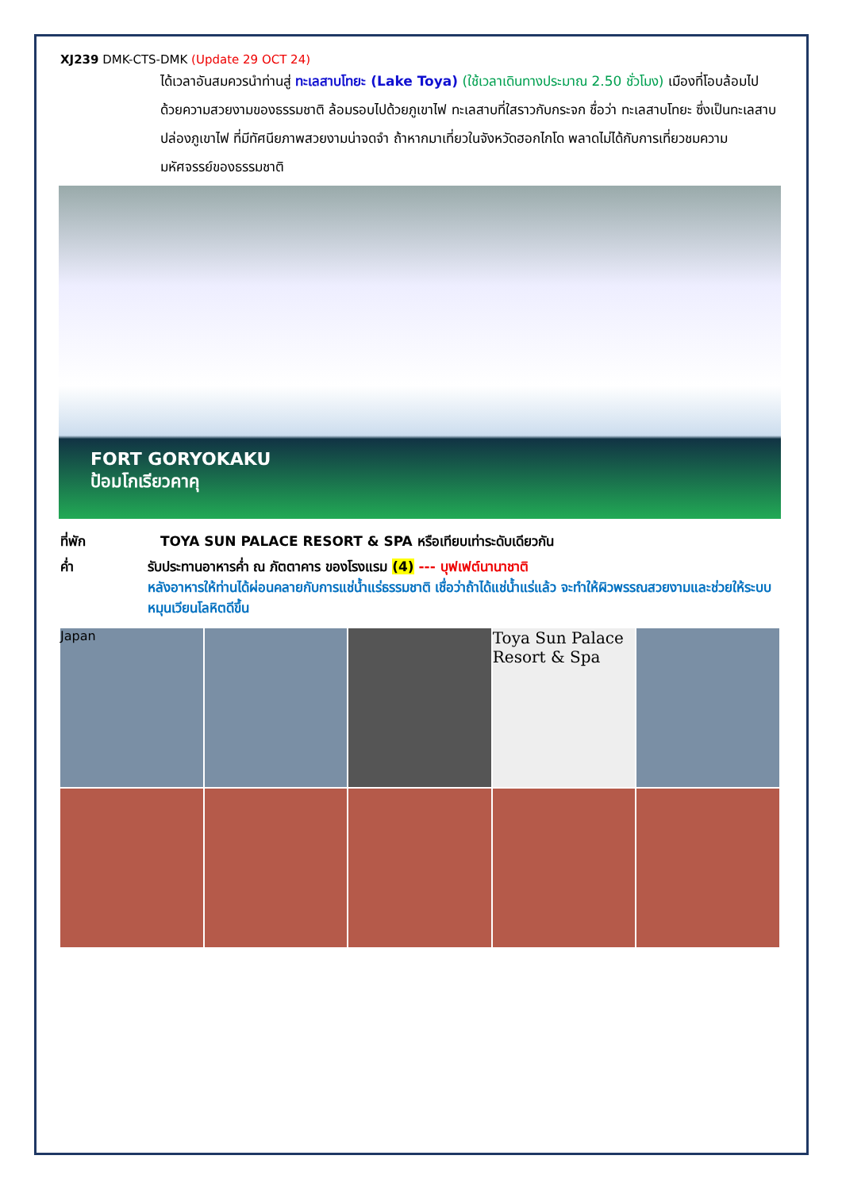XJ239 DMK-CTS-DMK (Update 29 OCT 24)
ได้เวลาอันสมควรนำท่านสู่ ทะเลสาบโทยะ (Lake Toya) (ใช้เวลาเดินทางประมาณ 2.50 ชั่วโมง) เมืองที่โอบล้อมไปด้วยความสวยงามของธรรมชาติ ล้อมรอบไปด้วยภูเขาไฟ ทะเลสาบที่ใสราวกับกระจก ชื่อว่า ทะเลสาบโทยะ ซึ่งเป็นทะเลสาบปล่องภูเขาไฟ ที่มีทัศนียภาพสวยงามน่าจดจำ ถ้าหากมาเที่ยวในจังหวัดฮอกไกโด พลาดไม่ได้กับการเที่ยวชมความมหัศจรรย์ของธรรมชาติ
FORT GORYOKAKU
ป้อมโกเรียวคาคุ
ที่พัก TOYA SUN PALACE RESORT & SPA หรือเทียบเท่าระดับเดียวกัน
ค่ำ รับประทานอาหารค่ำ ณ ภัตตาคาร ของโรงแรม (4) --- บุฟเฟต์นานาชาติ
หลังอาหารให้ท่านได้ผ่อนคลายกับการแช่น้ำแร่ธรรมชาติ เชื่อว่าถ้าได้แช่น้ำแร่แล้ว จะทำให้ผิวพรรณสวยงามและช่วยให้ระบบหมุนเวียนโลหิตดีขึ้น
Japan
Toya Sun Palace Resort & Spa